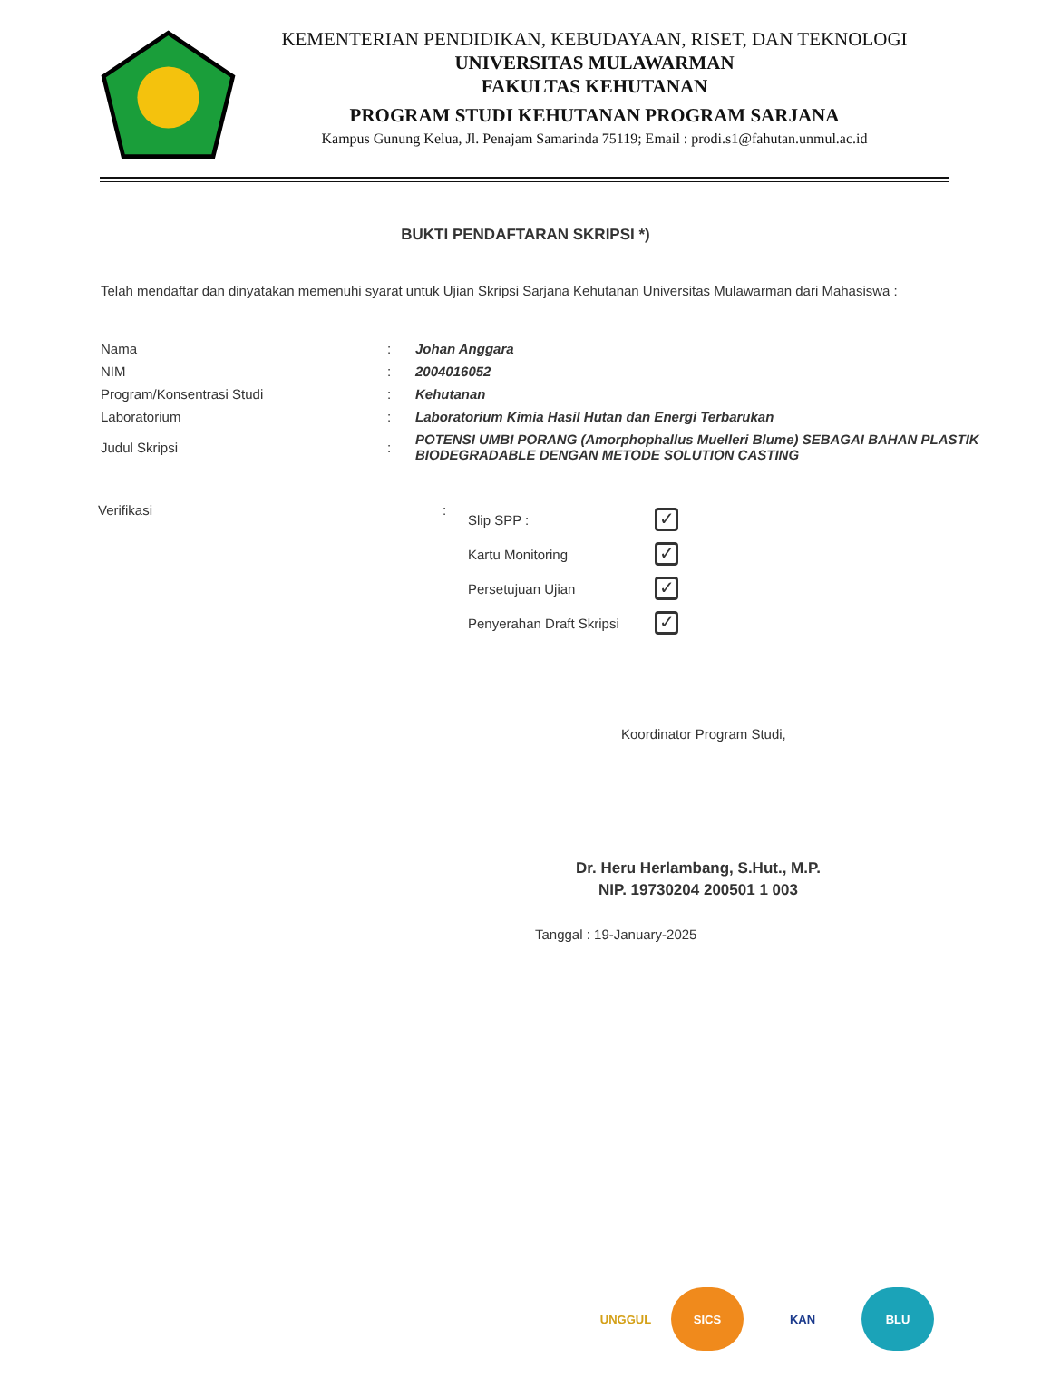KEMENTERIAN PENDIDIKAN, KEBUDAYAAN, RISET, DAN TEKNOLOGI
UNIVERSITAS MULAWARMAN
FAKULTAS KEHUTANAN
PROGRAM STUDI KEHUTANAN PROGRAM SARJANA
Kampus Gunung Kelua, Jl. Penajam Samarinda 75119; Email : prodi.s1@fahutan.unmul.ac.id
BUKTI PENDAFTARAN SKRIPSI *)
Telah mendaftar dan dinyatakan memenuhi syarat untuk Ujian Skripsi Sarjana Kehutanan Universitas Mulawarman dari Mahasiswa :
| Nama | : | Johan Anggara |
| NIM | : | 2004016052 |
| Program/Konsentrasi Studi | : | Kehutanan |
| Laboratorium | : | Laboratorium Kimia Hasil Hutan dan Energi Terbarukan |
| Judul Skripsi | : | POTENSI UMBI PORANG (Amorphophallus Muelleri Blume) SEBAGAI BAHAN PLASTIK BIODEGRADABLE DENGAN METODE SOLUTION CASTING |
Verifikasi :
| Slip SPP : | ✓ |
| Kartu Monitoring | ✓ |
| Persetujuan Ujian | ✓ |
| Penyerahan Draft Skripsi | ✓ |
Koordinator Program Studi,
Dr. Heru Herlambang, S.Hut., M.P.
NIP. 19730204 200501 1 003
Tanggal : 19-January-2025
UNGGUL SICS KAN BLU